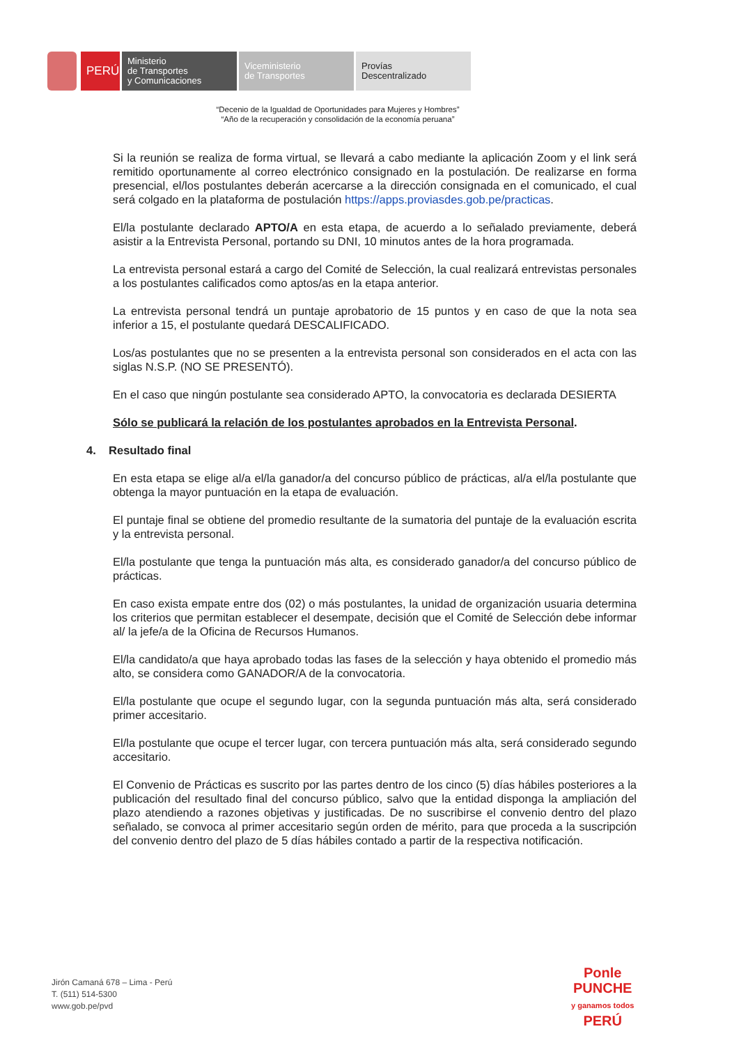PERÚ
Ministerio
de Transportes
y Comunicaciones
Viceministerio
de Transportes
Provías
Descentralizado
“Decenio de la Igualdad de Oportunidades para Mujeres y Hombres”
“Año de la recuperación y consolidación de la economía peruana”
Si la reunión se realiza de forma virtual, se llevará a cabo mediante la aplicación Zoom y el link será remitido oportunamente al correo electrónico consignado en la postulación. De realizarse en forma presencial, el/los postulantes deberán acercarse a la dirección consignada en el comunicado, el cual será colgado en la plataforma de postulación https://apps.proviasdes.gob.pe/practicas.
El/la postulante declarado APTO/A en esta etapa, de acuerdo a lo señalado previamente, deberá asistir a la Entrevista Personal, portando su DNI, 10 minutos antes de la hora programada.
La entrevista personal estará a cargo del Comité de Selección, la cual realizará entrevistas personales a los postulantes calificados como aptos/as en la etapa anterior.
La entrevista personal tendrá un puntaje aprobatorio de 15 puntos y en caso de que la nota sea inferior a 15, el postulante quedará DESCALIFICADO.
Los/as postulantes que no se presenten a la entrevista personal son considerados en el acta con las siglas N.S.P. (NO SE PRESENTÓ).
En el caso que ningún postulante sea considerado APTO, la convocatoria es declarada DESIERTA
Sólo se publicará la relación de los postulantes aprobados en la Entrevista Personal.
4. Resultado final
En esta etapa se elige al/a el/la ganador/a del concurso público de prácticas, al/a el/la postulante que obtenga la mayor puntuación en la etapa de evaluación.
El puntaje final se obtiene del promedio resultante de la sumatoria del puntaje de la evaluación escrita y la entrevista personal.
El/la postulante que tenga la puntuación más alta, es considerado ganador/a del concurso público de prácticas.
En caso exista empate entre dos (02) o más postulantes, la unidad de organización usuaria determina los criterios que permitan establecer el desempate, decisión que el Comité de Selección debe informar al/ la jefe/a de la Oficina de Recursos Humanos.
El/la candidato/a que haya aprobado todas las fases de la selección y haya obtenido el promedio más alto, se considera como GANADOR/A de la convocatoria.
El/la postulante que ocupe el segundo lugar, con la segunda puntuación más alta, será considerado primer accesitario.
El/la postulante que ocupe el tercer lugar, con tercera puntuación más alta, será considerado segundo accesitario.
El Convenio de Prácticas es suscrito por las partes dentro de los cinco (5) días hábiles posteriores a la publicación del resultado final del concurso público, salvo que la entidad disponga la ampliación del plazo atendiendo a razones objetivas y justificadas. De no suscribirse el convenio dentro del plazo señalado, se convoca al primer accesitario según orden de mérito, para que proceda a la suscripción del convenio dentro del plazo de 5 días hábiles contado a partir de la respectiva notificación.
Jirón Camaná 678 – Lima - Perú
T. (511) 514-5300
www.gob.pe/pvd
Ponle
PUNCHE
y ganamos todos
PERÚ